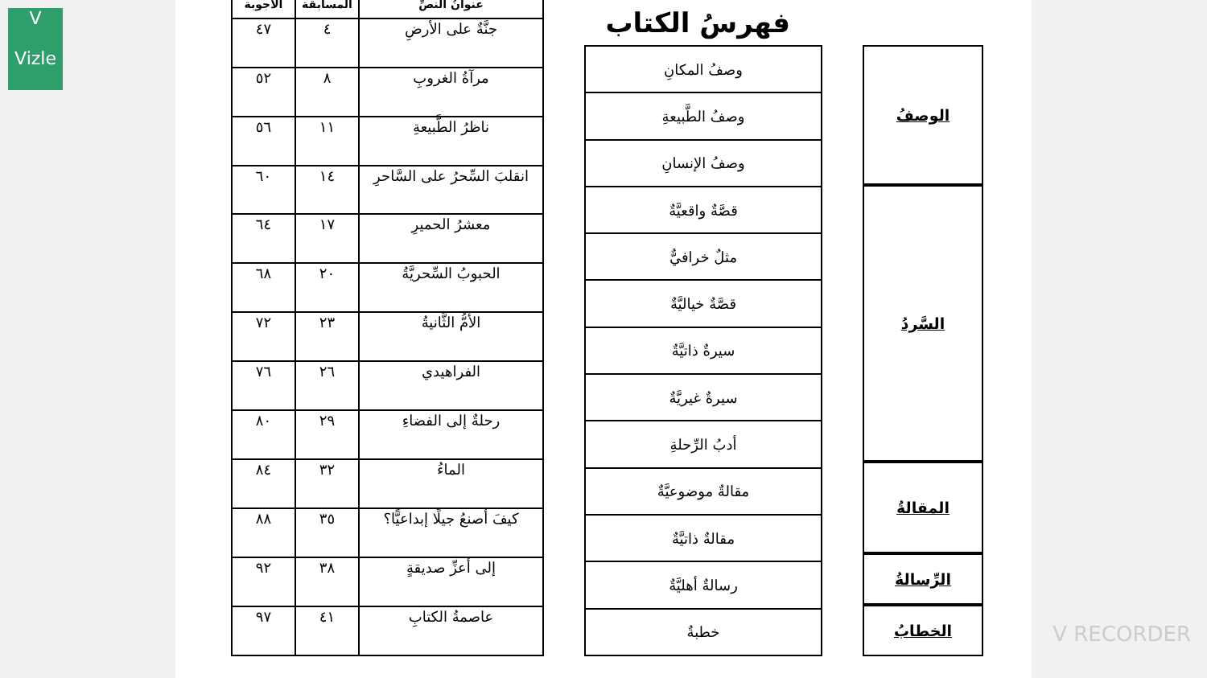V
Vizle
فهرسُ الكتاب
الوصفُ
السَّردُ
المقالةُ
الرِّسالةُ
الخطابُ
| وصفُ المكانِ |
| وصفُ الطَّبيعةِ |
| وصفُ الإنسانِ |
| قصَّةٌ واقعيَّةٌ |
| مثلٌ خرافيٌّ |
| قصَّةٌ خياليَّةٌ |
| سيرةٌ ذاتيَّةٌ |
| سيرةٌ غيريَّةٌ |
| أدبُ الرِّحلةِ |
| مقالةٌ موضوعيَّةٌ |
| مقالةٌ ذاتيَّةٌ |
| رسالةٌ أهليَّةٌ |
| خطبةٌ |
| عنوانُ النصِّ | المسابقة | الأجوبة |
| --- | --- | --- |
| جنَّةٌ على الأرضِ | ٤ | ٤٧ |
| مرآةُ الغروبِ | ٨ | ٥٢ |
| ناظرُ الطَّبيعةِ | ١١ | ٥٦ |
| انقلبَ السِّحرُ على السَّاحرِ | ١٤ | ٦٠ |
| معشرُ الحميرِ | ١٧ | ٦٤ |
| الحبوبُ السِّحريَّةُ | ٢٠ | ٦٨ |
| الأمُّ الثَّانيةُ | ٢٣ | ٧٢ |
| الفراهيدي | ٢٦ | ٧٦ |
| رحلةٌ إلى الفضاءِ | ٢٩ | ٨٠ |
| الماءُ | ٣٢ | ٨٤ |
| كيفَ أصنعُ جيلًا إبداعيًّا؟ | ٣٥ | ٨٨ |
| إلى أعزِّ صديقةٍ | ٣٨ | ٩٢ |
| عاصمةُ الكتابِ | ٤١ | ٩٧ |
V RECORDER